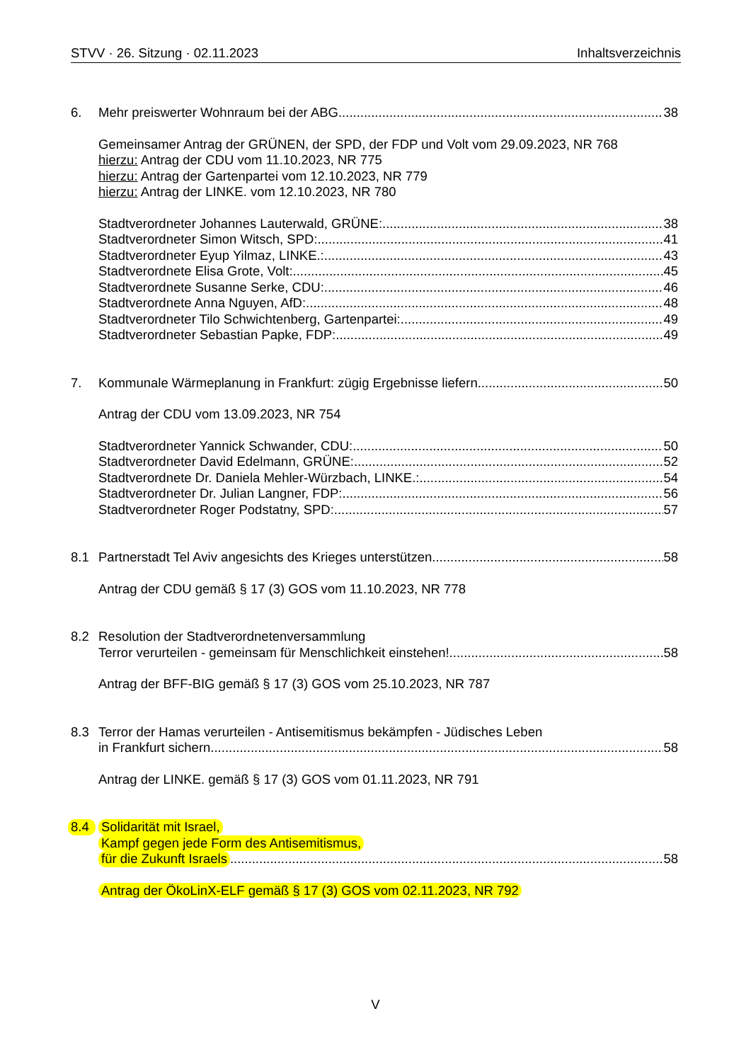STVV · 26. Sitzung · 02.11.2023 Inhaltsverzeichnis
6. Mehr preiswerter Wohnraum bei der ABG 38
Gemeinsamer Antrag der GRÜNEN, der SPD, der FDP und Volt vom 29.09.2023, NR 768
hierzu: Antrag der CDU vom 11.10.2023, NR 775
hierzu: Antrag der Gartenpartei vom 12.10.2023, NR 779
hierzu: Antrag der LINKE. vom 12.10.2023, NR 780
Stadtverordneter Johannes Lauterwald, GRÜNE: 38
Stadtverordneter Simon Witsch, SPD: 41
Stadtverordneter Eyup Yilmaz, LINKE.: 43
Stadtverordnete Elisa Grote, Volt: 45
Stadtverordnete Susanne Serke, CDU: 46
Stadtverordnete Anna Nguyen, AfD: 48
Stadtverordneter Tilo Schwichtenberg, Gartenpartei: 49
Stadtverordneter Sebastian Papke, FDP: 49
7. Kommunale Wärmeplanung in Frankfurt: zügig Ergebnisse liefern 50
Antrag der CDU vom 13.09.2023, NR 754
Stadtverordneter Yannick Schwander, CDU: 50
Stadtverordneter David Edelmann, GRÜNE: 52
Stadtverordnete Dr. Daniela Mehler-Würzbach, LINKE.: 54
Stadtverordneter Dr. Julian Langner, FDP: 56
Stadtverordneter Roger Podstatny, SPD: 57
8.1 Partnerstadt Tel Aviv angesichts des Krieges unterstützen 58
Antrag der CDU gemäß § 17 (3) GOS vom 11.10.2023, NR 778
8.2 Resolution der Stadtverordnetenversammlung
Terror verurteilen - gemeinsam für Menschlichkeit einstehen! 58
Antrag der BFF-BIG gemäß § 17 (3) GOS vom 25.10.2023, NR 787
8.3 Terror der Hamas verurteilen - Antisemitismus bekämpfen - Jüdisches Leben
in Frankfurt sichern 58
Antrag der LINKE. gemäß § 17 (3) GOS vom 01.11.2023, NR 791
8.4 Solidarität mit Israel,
Kampf gegen jede Form des Antisemitismus,
für die Zukunft Israels 58
Antrag der ÖkoLinX-ELF gemäß § 17 (3) GOS vom 02.11.2023, NR 792
V